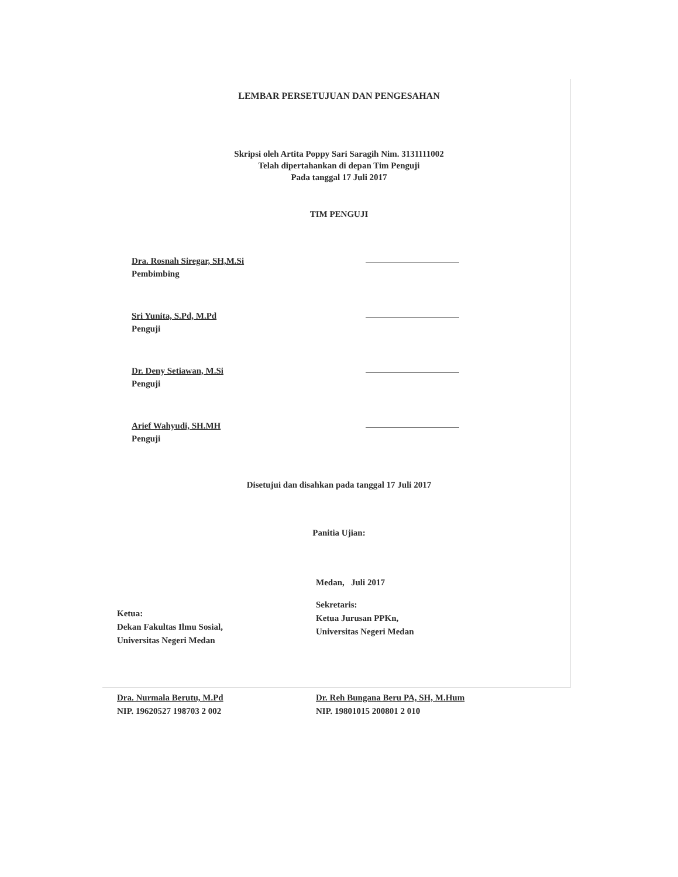LEMBAR PERSETUJUAN DAN PENGESAHAN
Skripsi oleh Artita Poppy Sari Saragih Nim. 3131111002
Telah dipertahankan di depan Tim Penguji
Pada tanggal 17 Juli 2017
TIM PENGUJI
Dra. Rosnah Siregar, SH,M.Si
Pembimbing
Sri Yunita, S.Pd, M.Pd
Penguji
Dr. Deny Setiawan, M.Si
Penguji
Arief Wahyudi, SH.MH
Penguji
Disetujui dan disahkan pada tanggal 17 Juli 2017
Panitia Ujian:
Medan, Juli 2017
Ketua:
Dekan Fakultas Ilmu Sosial,
Universitas Negeri Medan
Sekretaris:
Ketua Jurusan PPKn,
Universitas Negeri Medan
Dra. Nurmala Berutu, M.Pd
NIP. 19620527 198703 2 002
Dr. Reh Bungana Beru PA, SH, M.Hum
NIP. 19801015 200801 2 010